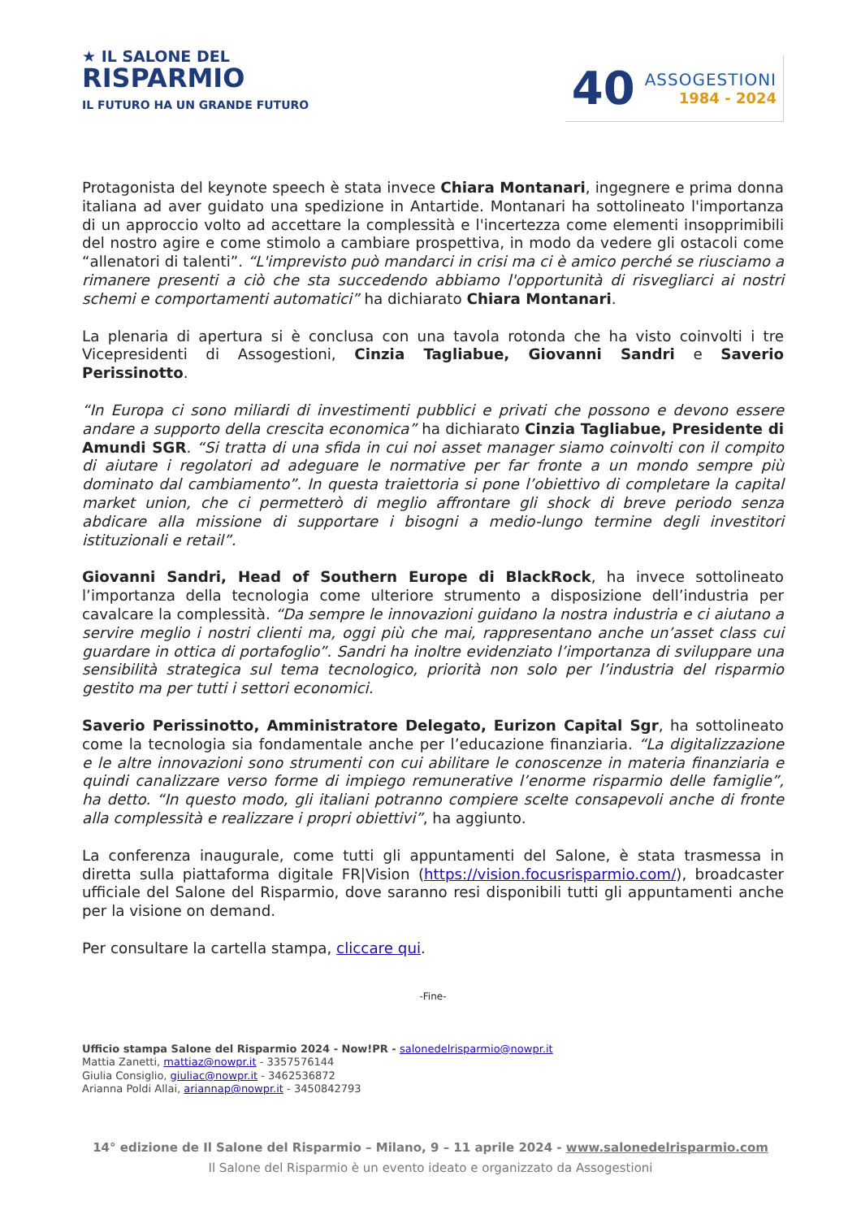★ IL SALONE DEL
RISPARMIO
IL FUTURO HA UN GRANDE FUTURO
40
ASSOGESTIONI
1984 - 2024
Protagonista del keynote speech è stata invece Chiara Montanari, ingegnere e prima donna italiana ad aver guidato una spedizione in Antartide. Montanari ha sottolineato l'importanza di un approccio volto ad accettare la complessità e l'incertezza come elementi insopprimibili del nostro agire e come stimolo a cambiare prospettiva, in modo da vedere gli ostacoli come “allenatori di talenti”. “L'imprevisto può mandarci in crisi ma ci è amico perché se riusciamo a rimanere presenti a ciò che sta succedendo abbiamo l'opportunità di risvegliarci ai nostri schemi e comportamenti automatici” ha dichiarato Chiara Montanari.
La plenaria di apertura si è conclusa con una tavola rotonda che ha visto coinvolti i tre Vicepresidenti di Assogestioni, Cinzia Tagliabue, Giovanni Sandri e Saverio Perissinotto.
“In Europa ci sono miliardi di investimenti pubblici e privati che possono e devono essere andare a supporto della crescita economica” ha dichiarato Cinzia Tagliabue, Presidente di Amundi SGR. “Si tratta di una sfida in cui noi asset manager siamo coinvolti con il compito di aiutare i regolatori ad adeguare le normative per far fronte a un mondo sempre più dominato dal cambiamento”. In questa traiettoria si pone l’obiettivo di completare la capital market union, che ci permetterò di meglio affrontare gli shock di breve periodo senza abdicare alla missione di supportare i bisogni a medio-lungo termine degli investitori istituzionali e retail”.
Giovanni Sandri, Head of Southern Europe di BlackRock, ha invece sottolineato l’importanza della tecnologia come ulteriore strumento a disposizione dell’industria per cavalcare la complessità. “Da sempre le innovazioni guidano la nostra industria e ci aiutano a servire meglio i nostri clienti ma, oggi più che mai, rappresentano anche un’asset class cui guardare in ottica di portafoglio”. Sandri ha inoltre evidenziato l’importanza di sviluppare una sensibilità strategica sul tema tecnologico, priorità non solo per l’industria del risparmio gestito ma per tutti i settori economici.
Saverio Perissinotto, Amministratore Delegato, Eurizon Capital Sgr, ha sottolineato come la tecnologia sia fondamentale anche per l’educazione finanziaria. “La digitalizzazione e le altre innovazioni sono strumenti con cui abilitare le conoscenze in materia finanziaria e quindi canalizzare verso forme di impiego remunerative l’enorme risparmio delle famiglie”, ha detto. “In questo modo, gli italiani potranno compiere scelte consapevoli anche di fronte alla complessità e realizzare i propri obiettivi”, ha aggiunto.
La conferenza inaugurale, come tutti gli appuntamenti del Salone, è stata trasmessa in diretta sulla piattaforma digitale FR|Vision (https://vision.focusrisparmio.com/), broadcaster ufficiale del Salone del Risparmio, dove saranno resi disponibili tutti gli appuntamenti anche per la visione on demand.
Per consultare la cartella stampa, cliccare qui.
-Fine-
Ufficio stampa Salone del Risparmio 2024 - Now!PR - salonedelrisparmio@nowpr.it
Mattia Zanetti, mattiaz@nowpr.it - 3357576144
Giulia Consiglio, giuliac@nowpr.it - 3462536872
Arianna Poldi Allai, ariannap@nowpr.it - 3450842793
14° edizione de Il Salone del Risparmio – Milano, 9 – 11 aprile 2024 - www.salonedelrisparmio.com
Il Salone del Risparmio è un evento ideato e organizzato da Assogestioni